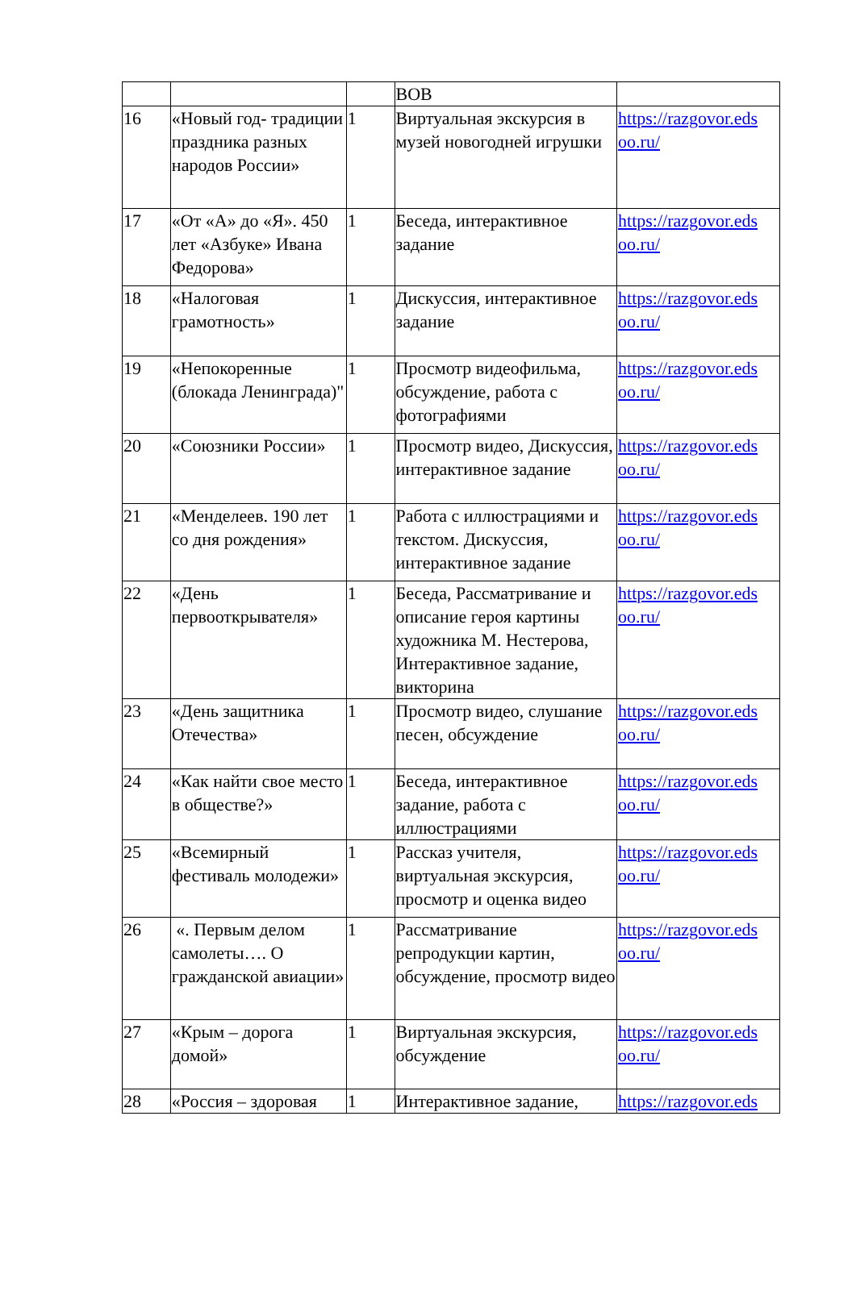| | | | ВОВ | |
| 16 | «Новый год- традиции праздника разных народов России» | 1 | Виртуальная экскурсия в музей новогодней игрушки | https://razgovor.eds oo.ru/ |
| 17 | «От «А» до «Я». 450 лет «Азбуке» Ивана Федорова» | 1 | Беседа, интерактивное задание | https://razgovor.eds oo.ru/ |
| 18 | «Налоговая грамотность» | 1 | Дискуссия, интерактивное задание | https://razgovor.eds oo.ru/ |
| 19 | «Непокоренные (блокада Ленинграда)" | 1 | Просмотр видеофильма, обсуждение, работа с фотографиями | https://razgovor.eds oo.ru/ |
| 20 | «Союзники России» | 1 | Просмотр видео, Дискуссия, интерактивное задание | https://razgovor.eds oo.ru/ |
| 21 | «Менделеев. 190 лет со дня рождения» | 1 | Работа с иллюстрациями и текстом. Дискуссия, интерактивное задание | https://razgovor.eds oo.ru/ |
| 22 | «День первооткрывателя» | 1 | Беседа, Рассматривание и описание героя картины художника М. Нестерова, Интерактивное задание, викторина | https://razgovor.eds oo.ru/ |
| 23 | «День защитника Отечества» | 1 | Просмотр видео, слушание песен, обсуждение | https://razgovor.eds oo.ru/ |
| 24 | «Как найти свое место в обществе?» | 1 | Беседа, интерактивное задание, работа с иллюстрациями | https://razgovor.eds oo.ru/ |
| 25 | «Всемирный фестиваль молодежи» | 1 | Рассказ учителя, виртуальная экскурсия, просмотр и оценка видео | https://razgovor.eds oo.ru/ |
| 26 | «. Первым делом самолеты…. О гражданской авиации» | 1 | Рассматривание репродукции картин, обсуждение, просмотр видео | https://razgovor.eds oo.ru/ |
| 27 | «Крым – дорога домой» | 1 | Виртуальная экскурсия, обсуждение | https://razgovor.eds oo.ru/ |
| 28 | «Россия – здоровая | 1 | Интерактивное задание, | https://razgovor.eds |